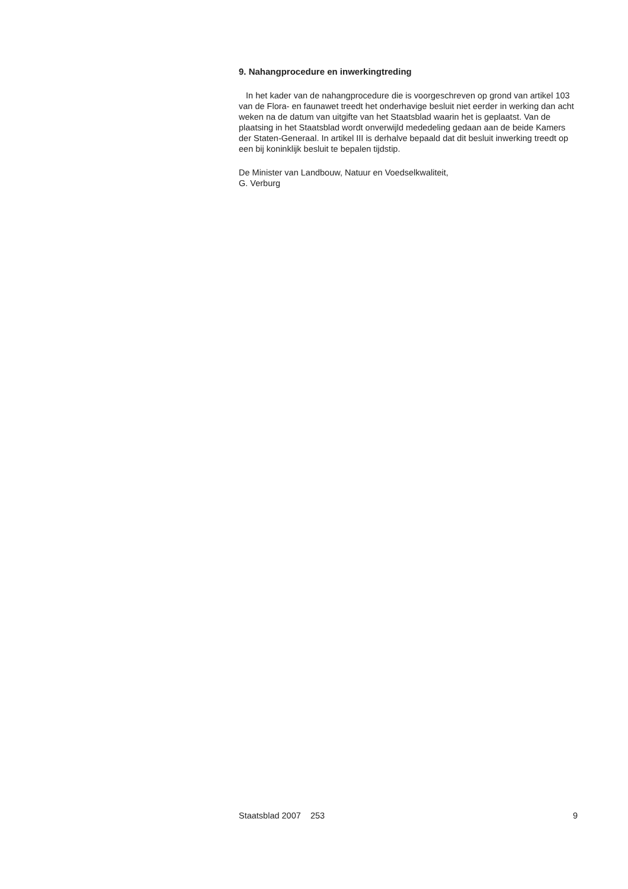9. Nahangprocedure en inwerkingtreding
In het kader van de nahangprocedure die is voorgeschreven op grond van artikel 103 van de Flora- en faunawet treedt het onderhavige besluit niet eerder in werking dan acht weken na de datum van uitgifte van het Staatsblad waarin het is geplaatst. Van de plaatsing in het Staatsblad wordt onverwijld mededeling gedaan aan de beide Kamers der Staten-Generaal. In artikel III is derhalve bepaald dat dit besluit inwerking treedt op een bij koninklijk besluit te bepalen tijdstip.
De Minister van Landbouw, Natuur en Voedselkwaliteit,
G. Verburg
Staatsblad 2007 253 9